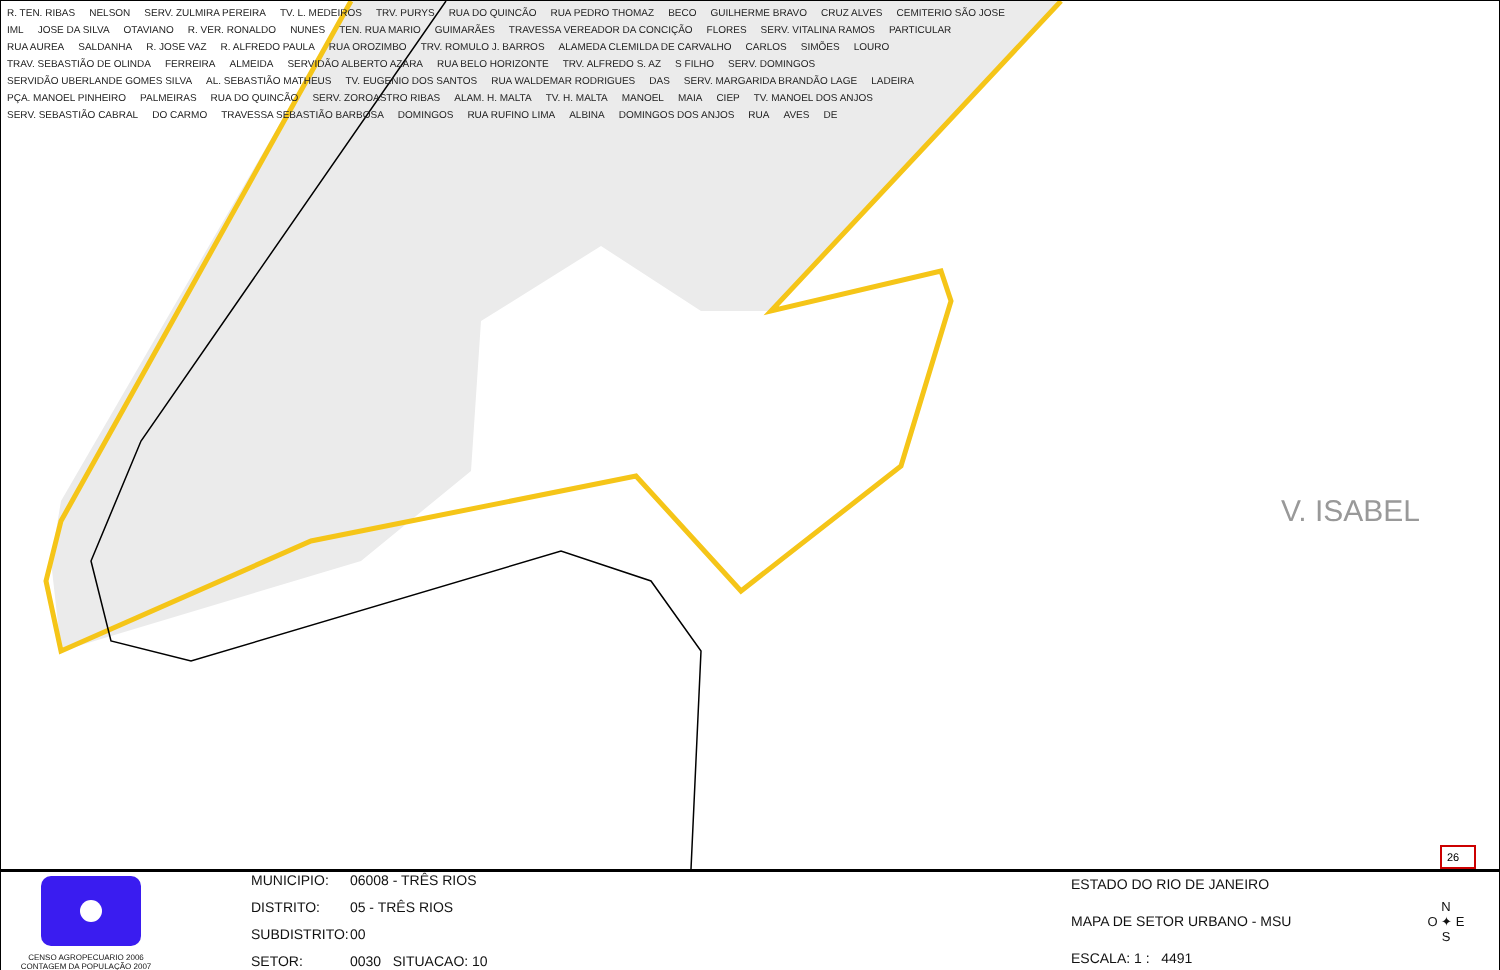V. ISABEL
26
R. TEN. RIBAS NELSON SERV. ZULMIRA PEREIRA TV. L. MEDEIROS TRV. PURYS RUA DO QUINCÃO RUA PEDRO THOMAZ BECO GUILHERME BRAVO CRUZ ALVES CEMITERIO SÃO JOSE IML JOSE DA SILVA OTAVIANO R. VER. RONALDO NUNES TEN. RUA MARIO GUIMARÃES TRAVESSA VEREADOR DA CONCIÇÃO FLORES SERV. VITALINA RAMOS PARTICULAR RUA AUREA SALDANHA R. JOSE VAZ R. ALFREDO PAULA RUA OROZIMBO TRV. ROMULO J. BARROS ALAMEDA CLEMILDA DE CARVALHO CARLOS SIMÕES LOURO TRAV. SEBASTIÃO DE OLINDA FERREIRA ALMEIDA SERVIDÃO ALBERTO AZARA RUA BELO HORIZONTE TRV. ALFREDO S. AZ S FILHO SERV. DOMINGOS SERVIDÃO UBERLANDE GOMES SILVA AL. SEBASTIÃO MATHEUS TV. EUGENIO DOS SANTOS RUA WALDEMAR RODRIGUES DAS SERV. MARGARIDA BRANDÃO LAGE LADEIRA PÇA. MANOEL PINHEIRO PALMEIRAS RUA DO QUINCÃO SERV. ZOROASTRO RIBAS ALAM. H. MALTA TV. H. MALTA MANOEL MAIA CIEP TV. MANOEL DOS ANJOS SERV. SEBASTIÃO CABRAL DO CARMO TRAVESSA SEBASTIÃO BARBOSA DOMINGOS RUA RUFINO LIMA ALBINA DOMINGOS DOS ANJOS RUA AVES DE
CENSO AGROPECUARIO 2006
CONTAGEM DA POPULAÇÃO 2007
MUNICIPIO: 06008 - TRÊS RIOS
DISTRITO: 05 - TRÊS RIOS
SUBDISTRITO: 00
SETOR: 0030 SITUACAO: 10
ESTADO DO RIO DE JANEIRO
MAPA DE SETOR URBANO - MSU
ESCALA: 1 : 4491
N
O ✦ E
S